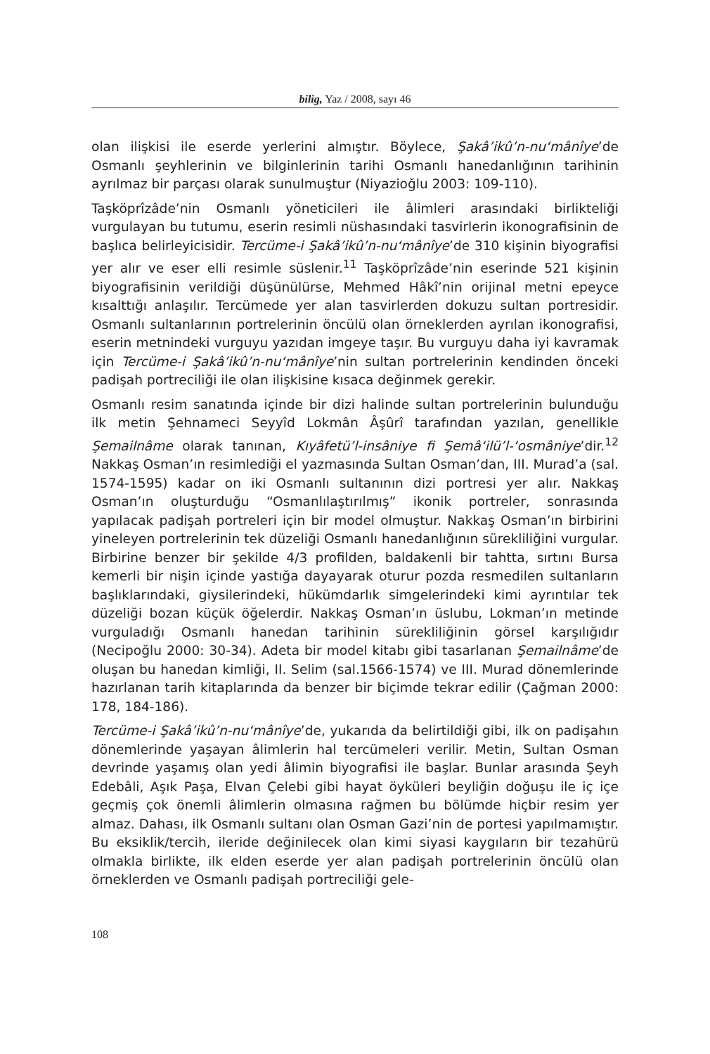bilig, Yaz / 2008, sayı 46
olan ilişkisi ile eserde yerlerini almıştır. Böylece, Şakâ’ikû’n-nu‘mânîye’de Osmanlı şeyhlerinin ve bilginlerinin tarihi Osmanlı hanedanlığının tarihinin ayrılmaz bir parçası olarak sunulmuştur (Niyazioğlu 2003: 109-110).
Taşköprîzâde’nin Osmanlı yöneticileri ile âlimleri arasındaki birlikteliği vurgulayan bu tutumu, eserin resimli nüshasındaki tasvirlerin ikonografisinin de başlıca belirleyicisidir. Tercüme-i Şakâ’ikû’n-nu‘mânîye’de 310 kişinin biyografisi yer alır ve eser elli resimle süslenir.<sup>11</sup> Taşköprîzâde’nin eserinde 521 kişinin biyografisinin verildiği düşünülürse, Mehmed Hâkî’nin orijinal metni epeyce kısalttığı anlaşılır. Tercümede yer alan tasvirlerden dokuzu sultan portresidir. Osmanlı sultanlarının portrelerinin öncülü olan örneklerden ayrılan ikonografisi, eserin metnindeki vurguyu yazıdan imgeye taşır. Bu vurguyu daha iyi kavramak için Tercüme-i Şakâ’ikû’n-nu‘mânîye’nin sultan portrelerinin kendinden önceki padişah portreciliği ile olan ilişkisine kısaca değinmek gerekir.
Osmanlı resim sanatında içinde bir dizi halinde sultan portrelerinin bulunduğu ilk metin Şehnameci Seyyîd Lokmân Âşûrî tarafından yazılan, genellikle Şemailnâme olarak tanınan, Kıyâfetü’l-insâniye fi Şemâ‘ilü’l-‘osmâniye’dir.<sup>12</sup> Nakkaş Osman’ın resimlediği el yazmasında Sultan Osman’dan, III. Murad’a (sal. 1574-1595) kadar on iki Osmanlı sultanının dizi portresi yer alır. Nakkaş Osman’ın oluşturduğu “Osmanlılaştırılmış” ikonik portreler, sonrasında yapılacak padişah portreleri için bir model olmuştur. Nakkaş Osman’ın birbirini yineleyen portrelerinin tek düzeliği Osmanlı hanedanlığının sürekliliğini vurgular. Birbirine benzer bir şekilde 4/3 profilden, baldakenli bir tahtta, sırtını Bursa kemerli bir nişin içinde yastığa dayayarak oturur pozda resmedilen sultanların başlıklarındaki, giysilerindeki, hükümdarlık simgelerindeki kimi ayrıntılar tek düzeliği bozan küçük öğelerdir. Nakkaş Osman’ın üslubu, Lokman’ın metinde vurguladığı Osmanlı hanedan tarihinin sürekliliğinin görsel karşılığıdır (Necipoğlu 2000: 30-34). Adeta bir model kitabı gibi tasarlanan Şemailnâme’de oluşan bu hanedan kimliği, II. Selim (sal.1566-1574) ve III. Murad dönemlerinde hazırlanan tarih kitaplarında da benzer bir biçimde tekrar edilir (Çağman 2000: 178, 184-186).
Tercüme-i Şakâ’ikû’n-nu‘mânîye’de, yukarıda da belirtildiği gibi, ilk on padişahın dönemlerinde yaşayan âlimlerin hal tercümeleri verilir. Metin, Sultan Osman devrinde yaşamış olan yedi âlimin biyografisi ile başlar. Bunlar arasında Şeyh Edebâli, Aşık Paşa, Elvan Çelebi gibi hayat öyküleri beyliğin doğuşu ile iç içe geçmiş çok önemli âlimlerin olmasına rağmen bu bölümde hiçbir resim yer almaz. Dahası, ilk Osmanlı sultanı olan Osman Gazi’nin de portesi yapılmamıştır. Bu eksiklik/tercih, ileride değinilecek olan kimi siyasi kaygıların bir tezahürü olmakla birlikte, ilk elden eserde yer alan padişah portrelerinin öncülü olan örneklerden ve Osmanlı padişah portreciliği gele-
108